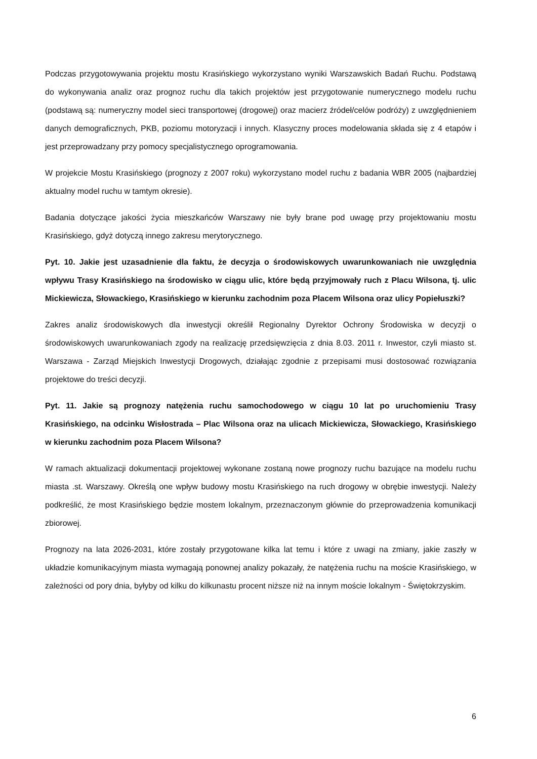Podczas przygotowywania projektu mostu Krasińskiego wykorzystano wyniki Warszawskich Badań Ruchu. Podstawą do wykonywania analiz oraz prognoz ruchu dla takich projektów jest przygotowanie numerycznego modelu ruchu (podstawą są: numeryczny model sieci transportowej (drogowej) oraz macierz źródeł/celów podróży) z uwzględnieniem danych demograficznych, PKB, poziomu motoryzacji i innych. Klasyczny proces modelowania składa się z 4 etapów i jest przeprowadzany przy pomocy specjalistycznego oprogramowania.
W projekcie Mostu Krasińskiego (prognozy z 2007 roku) wykorzystano model ruchu z badania WBR 2005 (najbardziej aktualny model ruchu w tamtym okresie).
Badania dotyczące jakości życia mieszkańców Warszawy nie były brane pod uwagę przy projektowaniu mostu Krasińskiego, gdyż dotyczą innego zakresu merytorycznego.
Pyt. 10. Jakie jest uzasadnienie dla faktu, że decyzja o środowiskowych uwarunkowaniach nie uwzględnia wpływu Trasy Krasińskiego na środowisko w ciągu ulic, które będą przyjmowały ruch z Placu Wilsona, tj. ulic Mickiewicza, Słowackiego, Krasińskiego w kierunku zachodnim poza Placem Wilsona oraz ulicy Popiełuszki?
Zakres analiz środowiskowych dla inwestycji określił Regionalny Dyrektor Ochrony Środowiska w decyzji o środowiskowych uwarunkowaniach zgody na realizację przedsięwzięcia z dnia 8.03. 2011 r. Inwestor, czyli miasto st. Warszawa - Zarząd Miejskich Inwestycji Drogowych, działając zgodnie z przepisami musi dostosować rozwiązania projektowe do treści decyzji.
Pyt. 11. Jakie są prognozy natężenia ruchu samochodowego w ciągu 10 lat po uruchomieniu Trasy Krasińskiego, na odcinku Wisłostrada – Plac Wilsona oraz na ulicach Mickiewicza, Słowackiego, Krasińskiego w kierunku zachodnim poza Placem Wilsona?
W ramach aktualizacji dokumentacji projektowej wykonane zostaną nowe prognozy ruchu bazujące na modelu ruchu miasta .st. Warszawy. Określą one wpływ budowy mostu Krasińskiego na ruch drogowy w obrębie inwestycji. Należy podkreślić, że most Krasińskiego będzie mostem lokalnym, przeznaczonym głównie do przeprowadzenia komunikacji zbiorowej.
Prognozy na lata 2026-2031, które zostały przygotowane kilka lat temu i które z uwagi na zmiany, jakie zaszły w układzie komunikacyjnym miasta wymagają ponownej analizy pokazały, że natężenia ruchu na moście Krasińskiego, w zależności od pory dnia, byłyby od kilku do kilkunastu procent niższe niż na innym moście lokalnym - Świętokrzyskim.
6